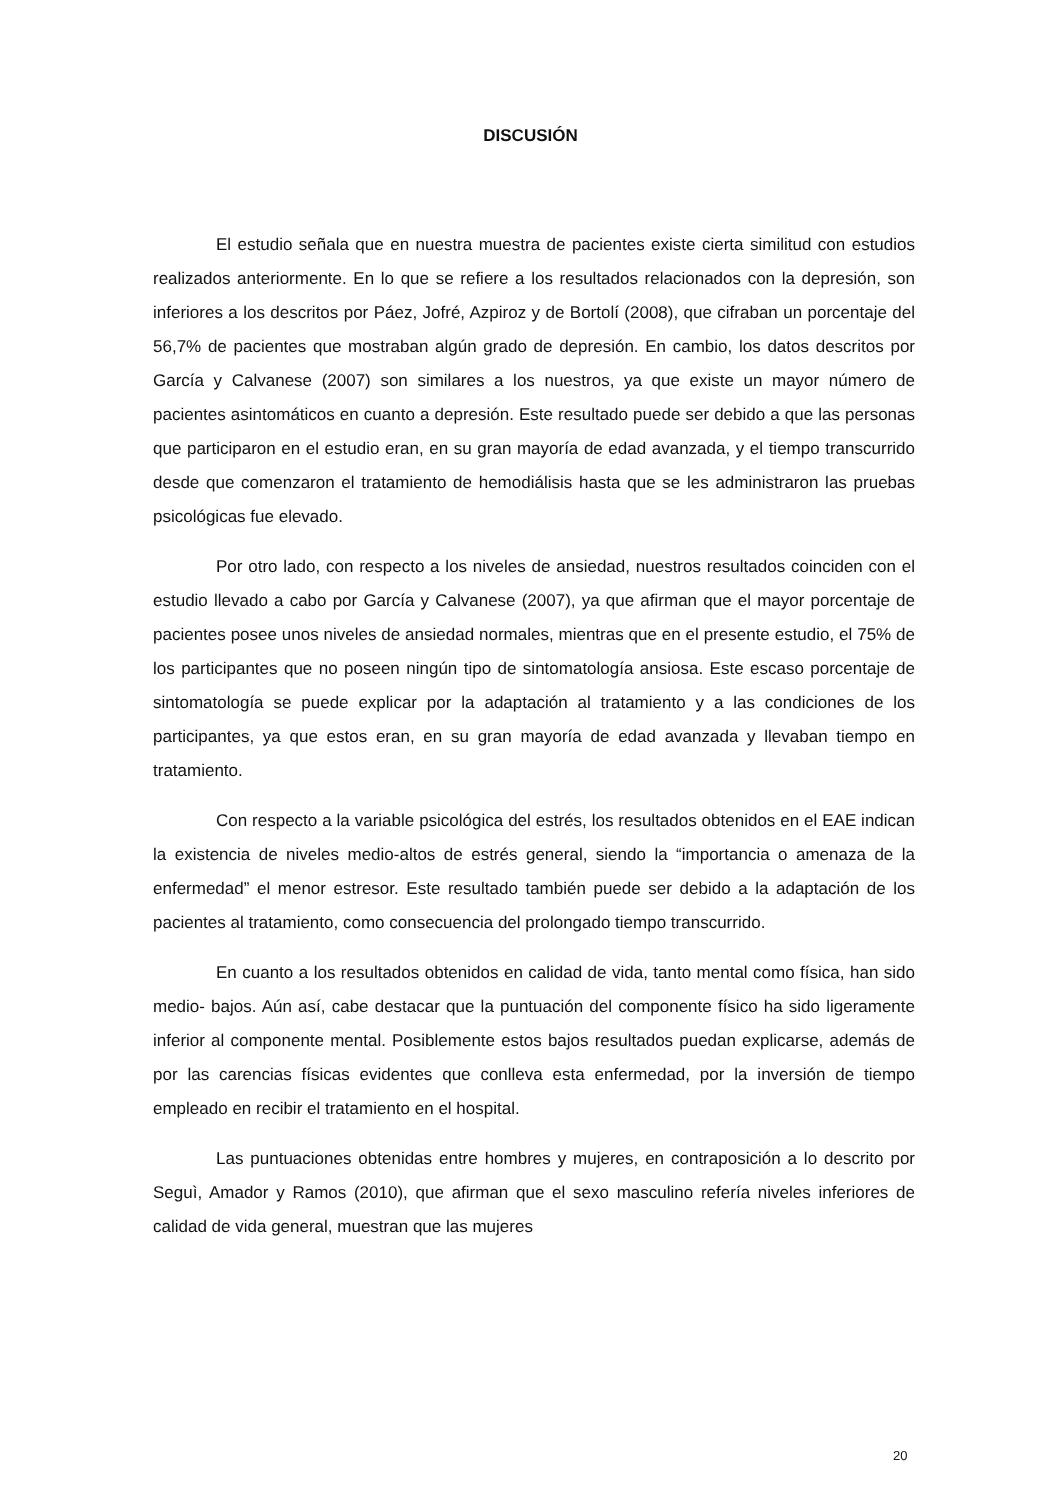DISCUSIÓN
El estudio señala que en nuestra muestra de pacientes existe cierta similitud con estudios realizados anteriormente. En lo que se refiere a los resultados relacionados con la depresión, son inferiores a los descritos por Páez, Jofré, Azpiroz y de Bortolí (2008), que cifraban un porcentaje del 56,7% de pacientes que mostraban algún grado de depresión. En cambio, los datos descritos por García y Calvanese (2007) son similares a los nuestros, ya que existe un mayor número de pacientes asintomáticos en cuanto a depresión. Este resultado puede ser debido a que las personas que participaron en el estudio eran, en su gran mayoría de edad avanzada, y el tiempo transcurrido desde que comenzaron el tratamiento de hemodiálisis hasta que se les administraron las pruebas psicológicas fue elevado.
Por otro lado, con respecto a los niveles de ansiedad, nuestros resultados coinciden con el estudio llevado a cabo por García y Calvanese (2007), ya que afirman que el mayor porcentaje de pacientes posee unos niveles de ansiedad normales, mientras que en el presente estudio, el 75% de los participantes que no poseen ningún tipo de sintomatología ansiosa. Este escaso porcentaje de sintomatología se puede explicar por la adaptación al tratamiento y a las condiciones de los participantes, ya que estos eran, en su gran mayoría de edad avanzada y llevaban tiempo en tratamiento.
Con respecto a la variable psicológica del estrés, los resultados obtenidos en el EAE indican la existencia de niveles medio-altos de estrés general, siendo la “importancia o amenaza de la enfermedad” el menor estresor. Este resultado también puede ser debido a la adaptación de los pacientes al tratamiento, como consecuencia del prolongado tiempo transcurrido.
En cuanto a los resultados obtenidos en calidad de vida, tanto mental como física, han sido medio- bajos. Aún así, cabe destacar que la puntuación del componente físico ha sido ligeramente inferior al componente mental. Posiblemente estos bajos resultados puedan explicarse, además de por las carencias físicas evidentes que conlleva esta enfermedad, por la inversión de tiempo empleado en recibir el tratamiento en el hospital.
Las puntuaciones obtenidas entre hombres y mujeres, en contraposición a lo descrito por Seguì, Amador y Ramos (2010), que afirman que el sexo masculino refería niveles inferiores de calidad de vida general, muestran que las mujeres
20